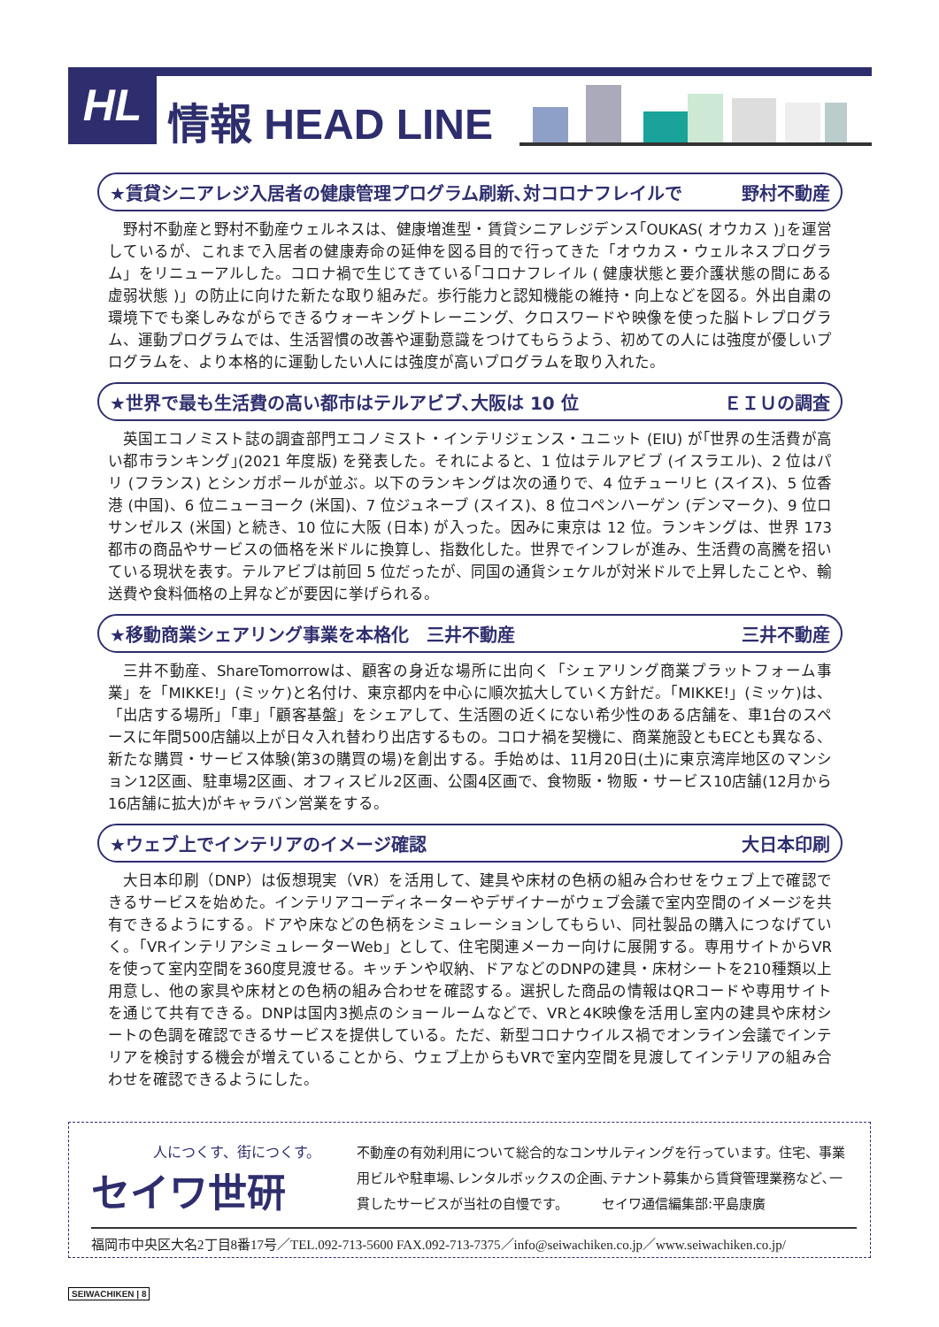HL 情報 HEAD LINE
★賃貸シニアレジ入居者の健康管理プログラム刷新､対コロナフレイルで 野村不動産
野村不動産と野村不動産ウェルネスは、健康増進型・賃貸シニアレジデンス｢OUKAS( オウカス )｣を運営しているが、これまで入居者の健康寿命の延伸を図る目的で行ってきた「オウカス・ウェルネスプログラム」をリニューアルした。コロナ禍で生じてきている｢コロナフレイル ( 健康状態と要介護状態の間にある虚弱状態 )」の防止に向けた新たな取り組みだ。歩行能力と認知機能の維持・向上などを図る。外出自粛の環境下でも楽しみながらできるウォーキングトレーニング、クロスワードや映像を使った脳トレプログラム、運動プログラムでは、生活習慣の改善や運動意識をつけてもらうよう、初めての人には強度が優しいプログラムを、より本格的に運動したい人には強度が高いプログラムを取り入れた。
★世界で最も生活費の高い都市はテルアビブ､大阪は 10 位 ＥＩＵの調査
英国エコノミスト誌の調査部門エコノミスト・インテリジェンス・ユニット (EIU) が｢世界の生活費が高い都市ランキング｣(2021 年度版) を発表した。それによると、1 位はテルアビブ (イスラエル)、2 位はパリ (フランス) とシンガポールが並ぶ。以下のランキングは次の通りで、4 位チューリヒ (スイス)、5 位香港 (中国)、6 位ニューヨーク (米国)、7 位ジュネーブ (スイス)、8 位コペンハーゲン (デンマーク)、9 位ロサンゼルス (米国) と続き、10 位に大阪 (日本) が入った。因みに東京は 12 位。ランキングは、世界 173 都市の商品やサービスの価格を米ドルに換算し、指数化した。世界でインフレが進み、生活費の高騰を招いている現状を表す。テルアビブは前回 5 位だったが、同国の通貨シェケルが対米ドルで上昇したことや、輸送費や食料価格の上昇などが要因に挙げられる。
★移動商業シェアリング事業を本格化　三井不動産 三井不動産
三井不動産、ShareTomorrowは、顧客の身近な場所に出向く「シェアリング商業プラットフォーム事業」を「MIKKE!」(ミッケ)と名付け、東京都内を中心に順次拡大していく方針だ。「MIKKE!」(ミッケ)は、「出店する場所」「車」「顧客基盤」をシェアして、生活圏の近くにない希少性のある店舗を、車1台のスペースに年間500店舗以上が日々入れ替わり出店するもの。コロナ禍を契機に、商業施設ともECとも異なる、新たな購買・サービス体験(第3の購買の場)を創出する。手始めは、11月20日(土)に東京湾岸地区のマンション12区画、駐車場2区画、オフィスビル2区画、公園4区画で、食物販・物販・サービス10店舗(12月から16店舗に拡大)がキャラバン営業をする。
★ウェブ上でインテリアのイメージ確認 大日本印刷
大日本印刷（DNP）は仮想現実（VR）を活用して、建具や床材の色柄の組み合わせをウェブ上で確認できるサービスを始めた。インテリアコーディネーターやデザイナーがウェブ会議で室内空間のイメージを共有できるようにする。ドアや床などの色柄をシミュレーションしてもらい、同社製品の購入につなげていく。「VRインテリアシミュレーターWeb」として、住宅関連メーカー向けに展開する。専用サイトからVRを使って室内空間を360度見渡せる。キッチンや収納、ドアなどのDNPの建具・床材シートを210種類以上用意し、他の家具や床材との色柄の組み合わせを確認する。選択した商品の情報はQRコードや専用サイトを通じて共有できる。DNPは国内3拠点のショールームなどで、VRと4K映像を活用し室内の建具や床材シートの色調を確認できるサービスを提供している。ただ、新型コロナウイルス禍でオンライン会議でインテリアを検討する機会が増えていることから、ウェブ上からもVRで室内空間を見渡してインテリアの組み合わせを確認できるようにした。
人につくす、街につくす。
セイワ世研
不動産の有効利用について総合的なコンサルティングを行っています。住宅、事業用ビルや駐車場､レンタルボックスの企画､テナント募集から賃貸管理業務など､一貫したサービスが当社の自慢です。　　　セイワ通信編集部:平島康廣
福岡市中央区大名2丁目8番17号／TEL.092-713-5600 FAX.092-713-7375／info@seiwachiken.co.jp／www.seiwachiken.co.jp/
SEIWACHIKEN | 8